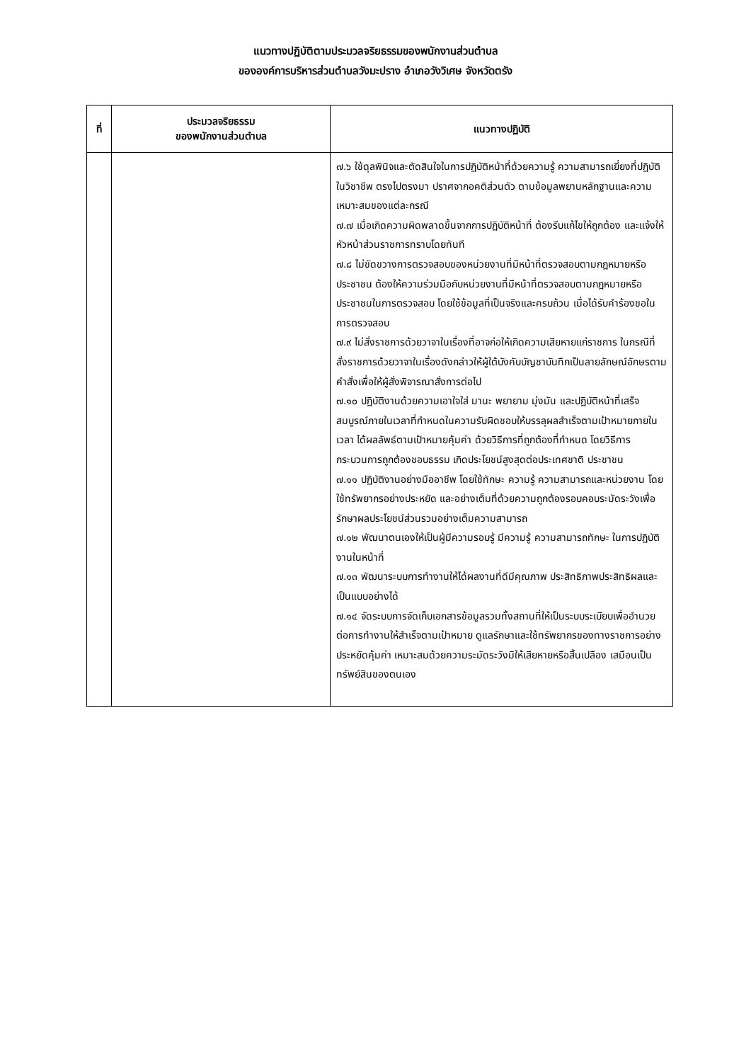แนวทางปฏิบัติตามประมวลจริยธรรมของพนักงานส่วนตำบล
ขององค์การบริหารส่วนตำบลวังมะปราง อำเภอวังวิเศษ จังหวัดตรัง
| ที่ | ประมวลจริยธรรม ของพนักงานส่วนตำบล | แนวทางปฏิบัติ |
| --- | --- | --- |
| | | ๗.๖ ใช้ดุลพินิจและตัดสินใจในการปฏิบัติหน้าที่ด้วยความรู้ ความสามารถเยี่ยงที่ปฏิบัติในวิชาชีพ ตรงไปตรงมา ปราศจากอคติส่วนตัว ตามข้อมูลพยานหลักฐานและความเหมาะสมของแต่ละกรณี ๗.๗ เมื่อเกิดความผิดพลาดขึ้นจากการปฏิบัติหน้าที่ ต้องรีบแก้ไขให้ถูกต้อง และแจ้งให้หัวหน้าส่วนราชการทราบโดยทันที ๗.๘ ไม่ขัดขวางการตรวจสอบของหน่วยงานที่มีหน้าที่ตรวจสอบตามกฎหมายหรือประชาชน ต้องให้ความร่วมมือกับหน่วยงานที่มีหน้าที่ตรวจสอบตามกฎหมายหรือประชาชนในการตรวจสอบ โดยใช้ข้อมูลที่เป็นจริงและครบถ้วน เมื่อได้รับคำร้องขอในการตรวจสอบ ๗.๙ ไม่สั่งราชการด้วยวาจาในเรื่องที่อาจก่อให้เกิดความเสียหายแก่ราชการ ในกรณีที่สั่งราชการด้วยวาจาในเรื่องดังกล่าวให้ผู้ใต้บังคับบัญชาบันทึกเป็นลายลักษณ์อักษรตามคำสั่งเพื่อให้ผู้สั่งพิจารณาสั่งการต่อไป ๗.๑๐ ปฏิบัติงานด้วยความเอาใจใส่ มานะ พยายาม มุ่งมัน และปฏิบัติหน้าที่เสร็จสมบูรณ์ภายในเวลาที่กำหนดในความรับผิดชอบให้บรรลุผลสำเร็จตามเป้าหมายภายในเวลา ได้ผลลัพธ์ตามเป้าหมายคุ้มค่า ด้วยวิธีการที่ถูกต้องที่กำหนด โดยวิธีการ กระบวนการถูกต้องชอบธรรม เกิดประโยชน์สูงสุดต่อประเทศชาติ ประชาชน ๗.๑๑ ปฏิบัติงานอย่างมืออาชีพ โดยใช้ทักษะ ความรู้ ความสามารถและหน่วยงาน โดยใช้ทรัพยากรอย่างประหยัด และอย่างเต็มที่ด้วยความถูกต้องรอบคอบระมัดระวังเพื่อรักษาผลประโยชน์ส่วนรวมอย่างเต็มความสามารถ ๗.๑๒ พัฒนาตนเองให้เป็นผู้มีความรอบรู้ มีความรู้ ความสามารถทักษะ ในการปฏิบัติงานในหน้าที่ ๗.๑๓ พัฒนาระบบการทำงานให้ได้ผลงานที่ดีมีคุณภาพ ประสิทธิภาพประสิทธิผลและเป็นแบบอย่างได้ ๗.๑๔ จัดระบบการจัดเก็บเอกสารข้อมูลรวมทั้งสถานที่ให้เป็นระบบระเบียบเพื่ออำนวยต่อการทำงานให้สำเร็จตามเป้าหมาย ดูแลรักษาและใช้ทรัพยากรของทางราชการอย่างประหยัดคุ้มค่า เหมาะสมด้วยความระมัดระวังมิให้เสียหายหรือสิ้นเปลือง เสมือนเป็นทรัพย์สินของตนเอง |